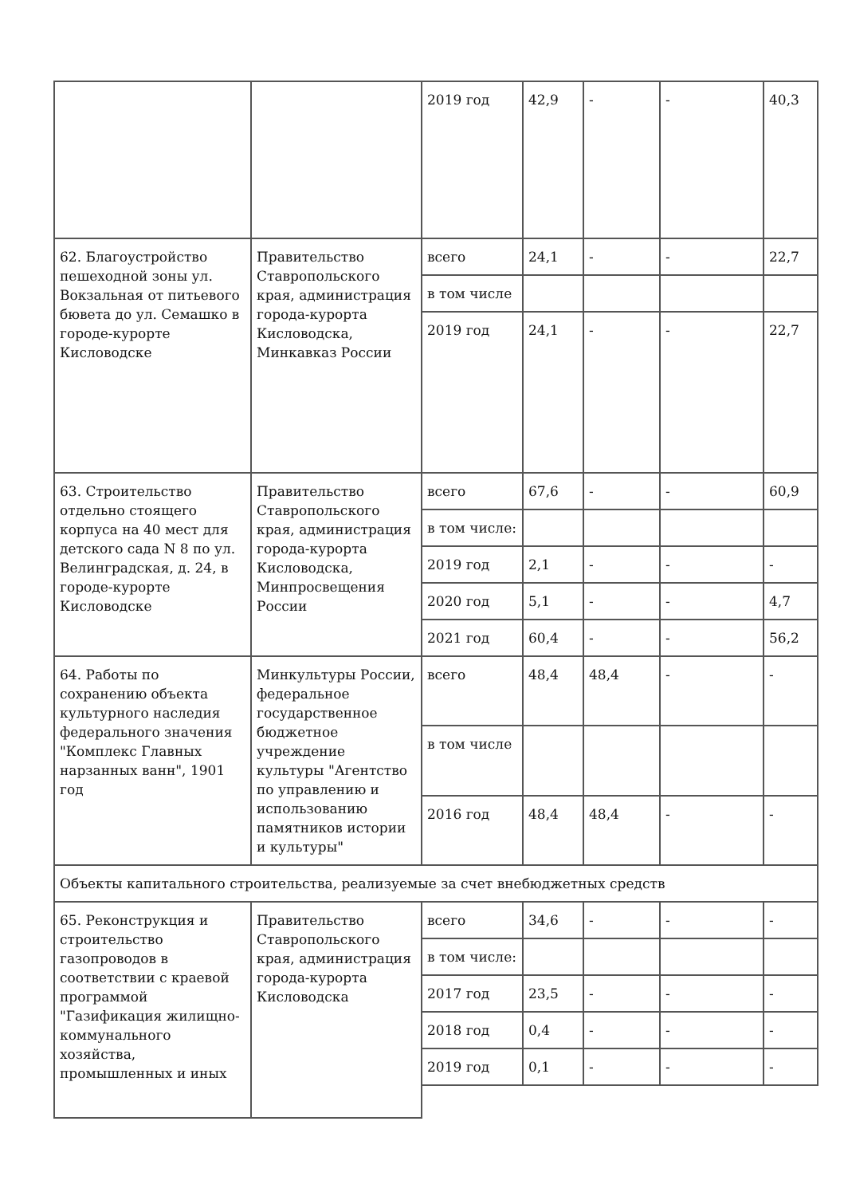| | | 2019 год | 42,9 | - | - | 40,3 |
| 62. Благоустройство пешеходной зоны ул. Вокзальная от питьевого бювета до ул. Семашко в городе-курорте Кисловодске | Правительство Ставропольского края, администрация города-курорта Кисловодска, Минкавказ России | всего | 24,1 | - | - | 22,7 |
| | | в том числе | | | | |
| | | 2019 год | 24,1 | - | - | 22,7 |
| 63. Строительство отдельно стоящего корпуса на 40 мест для детского сада N 8 по ул. Велинградская, д. 24, в городе-курорте Кисловодске | Правительство Ставропольского края, администрация города-курорта Кисловодска, Минпросвещения России | всего | 67,6 | - | - | 60,9 |
| | | в том числе: | | | | |
| | | 2019 год | 2,1 | - | - | - |
| | | 2020 год | 5,1 | - | - | 4,7 |
| | | 2021 год | 60,4 | - | - | 56,2 |
| 64. Работы по сохранению объекта культурного наследия федерального значения "Комплекс Главных нарзанных ванн", 1901 год | Минкультуры России, федеральное государственное бюджетное учреждение культуры "Агентство по управлению и использованию памятников истории и культуры" | всего | 48,4 | 48,4 | - | - |
| | | в том числе | | | | |
| | | 2016 год | 48,4 | 48,4 | - | - |
| Объекты капитального строительства, реализуемые за счет внебюджетных средств | | | | | | |
| 65. Реконструкция и строительство газопроводов в соответствии с краевой программой "Газификация жилищно-коммунального хозяйства, промышленных и иных | Правительство Ставропольского края, администрация города-курорта Кисловодска | всего | 34,6 | - | - | - |
| | | в том числе: | | | | |
| | | 2017 год | 23,5 | - | - | - |
| | | 2018 год | 0,4 | - | - | - |
| | | 2019 год | 0,1 | - | - | - |